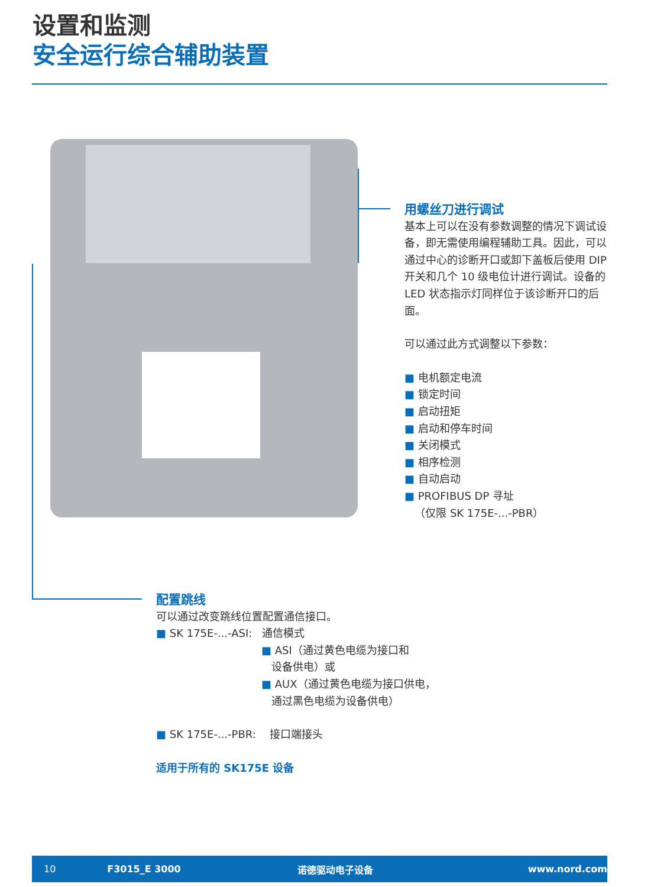设置和监测
安全运行综合辅助装置
用螺丝刀进行调试
基本上可以在没有参数调整的情况下调试设备，即无需使用编程辅助工具。因此，可以通过中心的诊断开口或卸下盖板后使用 DIP 开关和几个 10 级电位计进行调试。设备的 LED 状态指示灯同样位于该诊断开口的后面。
可以通过此方式调整以下参数：
■ 电机额定电流
■ 锁定时间
■ 启动扭矩
■ 启动和停车时间
■ 关闭模式
■ 相序检测
■ 自动启动
■ PROFIBUS DP 寻址
（仅限 SK 175E-...-PBR）
配置跳线
可以通过改变跳线位置配置通信接口。
■ SK 175E-...-ASI: 通信模式
■ ASI（通过黄色电缆为接口和
设备供电）或
■ AUX（通过黄色电缆为接口供电，
通过黑色电缆为设备供电）
■ SK 175E-...-PBR: 接口端接头
适用于所有的 SK175E 设备
10 F3015_E 3000 诺德驱动电子设备 www.nord.com